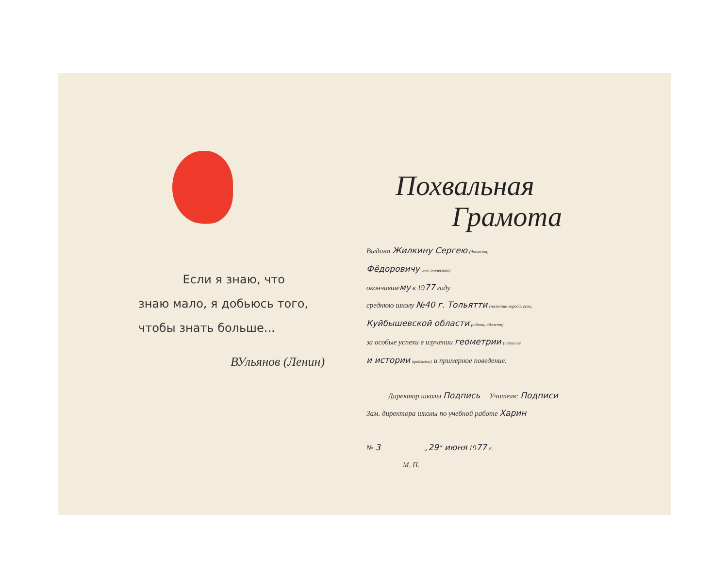Если я знаю, что
знаю мало, я добьюсь того,
чтобы знать больше...
ВУльянов (Ленин)
Похвальная
Грамота
Выдана Жилкину Сергею (фамилия,
Фёдоровичу имя, отчество)
окончившему в 1977 году
среднюю школу №40 г. Тольятти (название города, села,
Куйбышевской области района, области)
за особые успехи в изучении геометрии (название
и истории предмета) и примерное поведение.
Директор школы Подпись Учителя: Подписи
Зам. директора школы по учебной работе Харин
№ 3 „29“ июня 1977 г.
М. П.